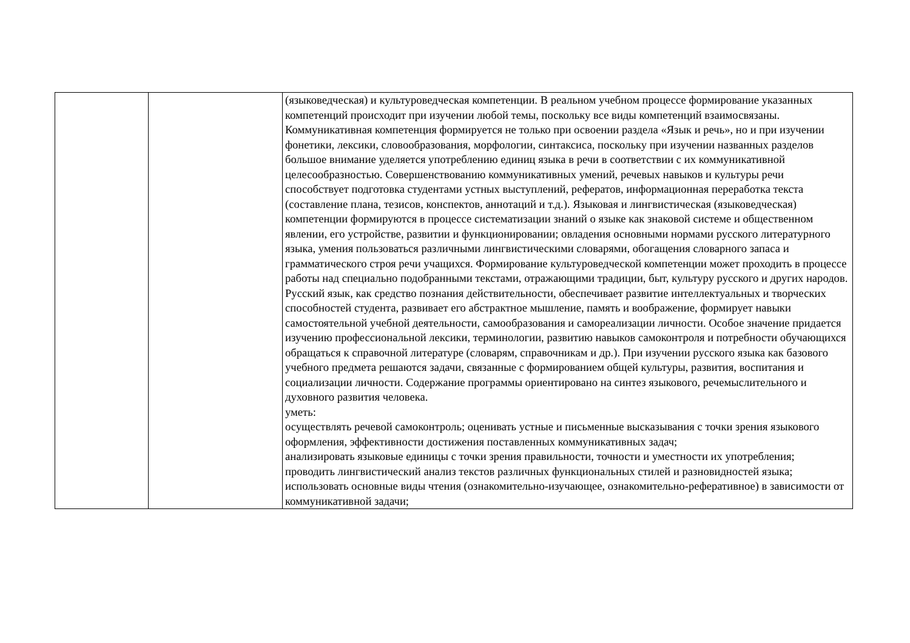| | | (языковедческая) и культуроведческая компетенции. В реальном учебном процессе формирование указанных компетенций происходит при изучении любой темы, поскольку все виды компетенций взаимосвязаны. Коммуникативная компетенция формируется не только при освоении раздела «Язык и речь», но и при изучении фонетики, лексики, словообразования, морфологии, синтаксиса, поскольку при изучении названных разделов большое внимание уделяется употреблению единиц языка в речи в соответствии с их коммуникативной целесообразностью. Совершенствованию коммуникативных умений, речевых навыков и культуры речи способствует подготовка студентами устных выступлений, рефератов, информационная переработка текста (составление плана, тезисов, конспектов, аннотаций и т.д.). Языковая и лингвистическая (языковедческая) компетенции формируются в процессе систематизации знаний о языке как знаковой системе и общественном явлении, его устройстве, развитии и функционировании; овладения основными нормами русского литературного языка, умения пользоваться различными лингвистическими словарями, обогащения словарного запаса и грамматического строя речи учащихся. Формирование культуроведческой компетенции может проходить в процессе работы над специально подобранными текстами, отражающими традиции, быт, культуру русского и других народов. Русский язык, как средство познания действительности, обеспечивает развитие интеллектуальных и творческих способностей студента, развивает его абстрактное мышление, память и воображение, формирует навыки самостоятельной учебной деятельности, самообразования и самореализации личности. Особое значение придается изучению профессиональной лексики, терминологии, развитию навыков самоконтроля и потребности обучающихся обращаться к справочной литературе (словарям, справочникам и др.). При изучении русского языка как базового учебного предмета решаются задачи, связанные с формированием общей культуры, развития, воспитания и социализации личности. Содержание программы ориентировано на синтез языкового, речемыслительного и духовного развития человека. уметь: осуществлять речевой самоконтроль; оценивать устные и письменные высказывания с точки зрения языкового оформления, эффективности достижения поставленных коммуникативных задач; анализировать языковые единицы с точки зрения правильности, точности и уместности их употребления; проводить лингвистический анализ текстов различных функциональных стилей и разновидностей языка; использовать основные виды чтения (ознакомительно-изучающее, ознакомительно-реферативное) в зависимости от коммуникативной задачи; |